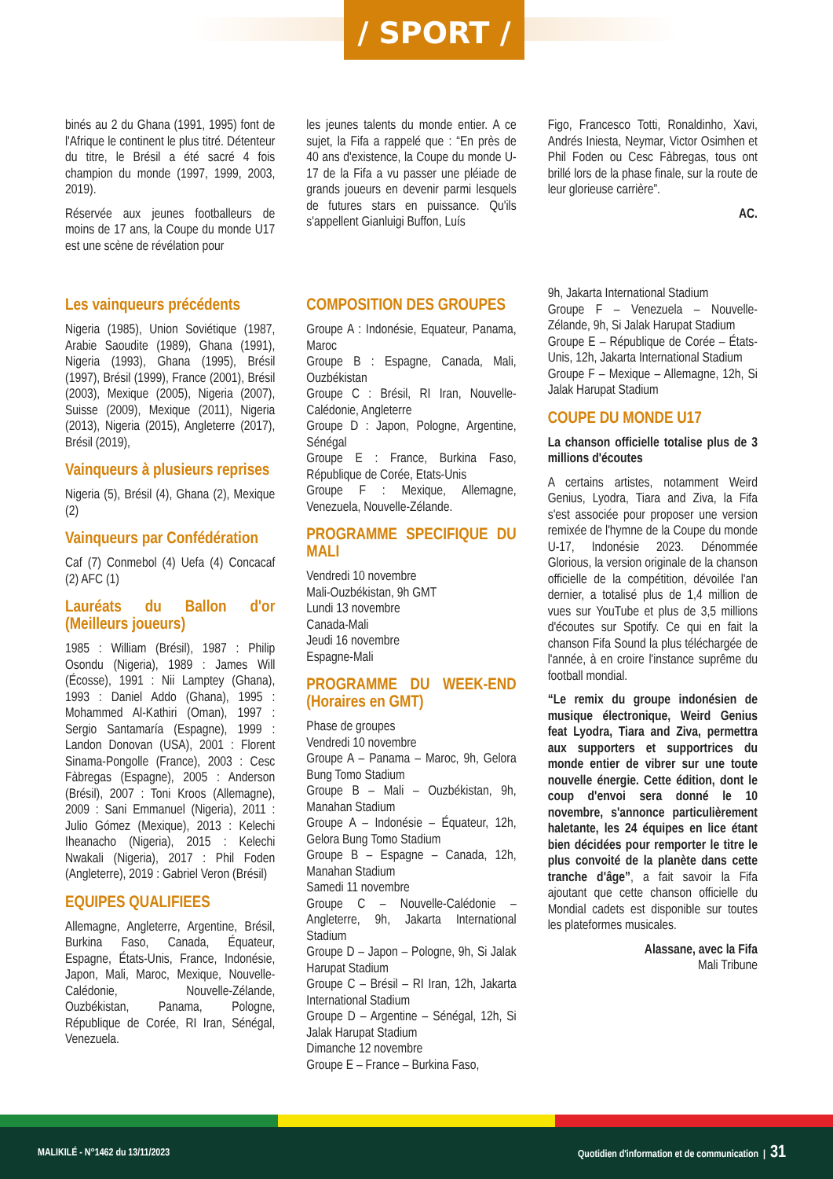/ SPORT /
binés au 2 du Ghana (1991, 1995) font de l'Afrique le continent le plus titré. Détenteur du titre, le Brésil a été sacré 4 fois champion du monde (1997, 1999, 2003, 2019).
Réservée aux jeunes footballeurs de moins de 17 ans, la Coupe du monde U17 est une scène de révélation pour
les jeunes talents du monde entier. A ce sujet, la Fifa a rappelé que : “En près de 40 ans d'existence, la Coupe du monde U-17 de la Fifa a vu passer une pléiade de grands joueurs en devenir parmi lesquels de futures stars en puissance. Qu'ils s'appellent Gianluigi Buffon, Luís
Figo, Francesco Totti, Ronaldinho, Xavi, Andrés Iniesta, Neymar, Victor Osimhen et Phil Foden ou Cesc Fàbregas, tous ont brillé lors de la phase finale, sur la route de leur glorieuse carrière”.
AC.
Les vainqueurs précédents
Nigeria (1985), Union Soviétique (1987, Arabie Saoudite (1989), Ghana (1991), Nigeria (1993), Ghana (1995), Brésil (1997), Brésil (1999), France (2001), Brésil (2003), Mexique (2005), Nigeria (2007), Suisse (2009), Mexique (2011), Nigeria (2013), Nigeria (2015), Angleterre (2017), Brésil (2019),
Vainqueurs à plusieurs reprises
Nigeria (5), Brésil (4), Ghana (2), Mexique (2)
Vainqueurs par Confédération
Caf (7) Conmebol (4) Uefa (4) Concacaf (2) AFC (1)
Lauréats du Ballon d'or (Meilleurs joueurs)
1985 : William (Brésil), 1987 : Philip Osondu (Nigeria), 1989 : James Will (Écosse), 1991 : Nii Lamptey (Ghana), 1993 : Daniel Addo (Ghana), 1995 : Mohammed Al-Kathiri (Oman), 1997 : Sergio Santamaría (Espagne), 1999 : Landon Donovan (USA), 2001 : Florent Sinama-Pongolle (France), 2003 : Cesc Fàbregas (Espagne), 2005 : Anderson (Brésil), 2007 : Toni Kroos (Allemagne), 2009 : Sani Emmanuel (Nigeria), 2011 : Julio Gómez (Mexique), 2013 : Kelechi Iheanacho (Nigeria), 2015 : Kelechi Nwakali (Nigeria), 2017 : Phil Foden (Angleterre), 2019 : Gabriel Veron (Brésil)
EQUIPES QUALIFIEES
Allemagne, Angleterre, Argentine, Brésil, Burkina Faso, Canada, Équateur, Espagne, États-Unis, France, Indonésie, Japon, Mali, Maroc, Mexique, Nouvelle-Calédonie, Nouvelle-Zélande, Ouzbékistan, Panama, Pologne, République de Corée, RI Iran, Sénégal, Venezuela.
COMPOSITION DES GROUPES
Groupe A : Indonésie, Equateur, Panama, Maroc
Groupe B : Espagne, Canada, Mali, Ouzbékistan
Groupe C : Brésil, RI Iran, Nouvelle-Calédonie, Angleterre
Groupe D : Japon, Pologne, Argentine, Sénégal
Groupe E : France, Burkina Faso, République de Corée, Etats-Unis
Groupe F : Mexique, Allemagne, Venezuela, Nouvelle-Zélande.
PROGRAMME SPECIFIQUE DU MALI
Vendredi 10 novembre
Mali-Ouzbékistan, 9h GMT
Lundi 13 novembre
Canada-Mali
Jeudi 16 novembre
Espagne-Mali
PROGRAMME DU WEEK-END (Horaires en GMT)
Phase de groupes
Vendredi 10 novembre
Groupe A – Panama – Maroc, 9h, Gelora Bung Tomo Stadium
Groupe B – Mali – Ouzbékistan, 9h, Manahan Stadium
Groupe A – Indonésie – Équateur, 12h, Gelora Bung Tomo Stadium
Groupe B – Espagne – Canada, 12h, Manahan Stadium
Samedi 11 novembre
Groupe C – Nouvelle-Calédonie – Angleterre, 9h, Jakarta International Stadium
Groupe D – Japon – Pologne, 9h, Si Jalak Harupat Stadium
Groupe C – Brésil – RI Iran, 12h, Jakarta International Stadium
Groupe D – Argentine – Sénégal, 12h, Si Jalak Harupat Stadium
Dimanche 12 novembre
Groupe E – France – Burkina Faso,
9h, Jakarta International Stadium
Groupe F – Venezuela – Nouvelle-Zélande, 9h, Si Jalak Harupat Stadium
Groupe E – République de Corée – États-Unis, 12h, Jakarta International Stadium
Groupe F – Mexique – Allemagne, 12h, Si Jalak Harupat Stadium
COUPE DU MONDE U17
La chanson officielle totalise plus de 3 millions d'écoutes
A certains artistes, notamment Weird Genius, Lyodra, Tiara and Ziva, la Fifa s'est associée pour proposer une version remixée de l'hymne de la Coupe du monde U-17, Indonésie 2023. Dénommée Glorious, la version originale de la chanson officielle de la compétition, dévoilée l'an dernier, a totalisé plus de 1,4 million de vues sur YouTube et plus de 3,5 millions d'écoutes sur Spotify. Ce qui en fait la chanson Fifa Sound la plus téléchargée de l'année, à en croire l'instance suprême du football mondial.
“Le remix du groupe indonésien de musique électronique, Weird Genius feat Lyodra, Tiara and Ziva, permettra aux supporters et supportrices du monde entier de vibrer sur une toute nouvelle énergie. Cette édition, dont le coup d'envoi sera donné le 10 novembre, s'annonce particulièrement haletante, les 24 équipes en lice étant bien décidées pour remporter le titre le plus convoité de la planète dans cette tranche d'âge”, a fait savoir la Fifa ajoutant que cette chanson officielle du Mondial cadets est disponible sur toutes les plateformes musicales.
Alassane, avec la Fifa
Mali Tribune
MALIKILÉ - N°1462 du 13/11/2023 Quotidien d'information et de communication | 31